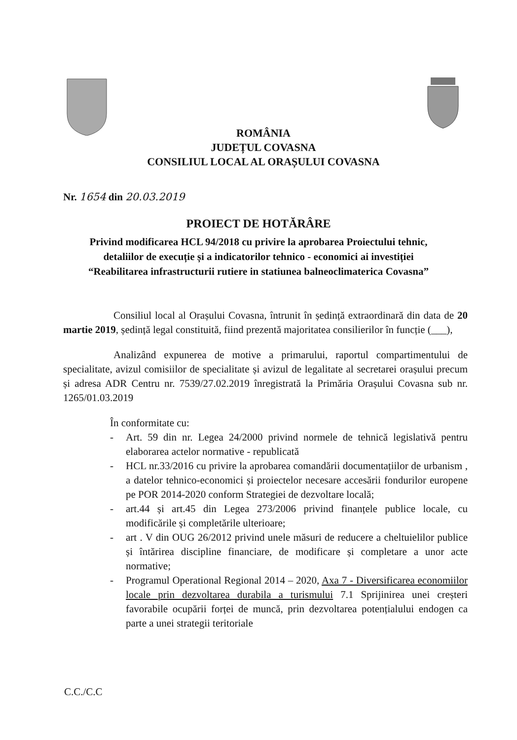ROMÂNIA
JUDEȚUL COVASNA
CONSILIUL LOCAL AL ORAȘULUI COVASNA
Nr. 1654 din 20.03.2019
PROIECT DE HOTĂRÂRE
Privind modificarea HCL 94/2018 cu privire la aprobarea Proiectului tehnic,
detaliilor de execuție și a indicatorilor tehnico - economici ai investiției
“Reabilitarea infrastructurii rutiere in statiunea balneoclimaterica Covasna”
Consiliul local al Orașului Covasna, întrunit în ședință extraordinară din data de 20 martie 2019, ședință legal constituită, fiind prezentă majoritatea consilierilor în funcție (___),
Analizând expunerea de motive a primarului, raportul compartimentului de specialitate, avizul comisiilor de specialitate și avizul de legalitate al secretarei orașului precum și adresa ADR Centru nr. 7539/27.02.2019 înregistrată la Primăria Orașului Covasna sub nr. 1265/01.03.2019
În conformitate cu:
- Art. 59 din nr. Legea 24/2000 privind normele de tehnică legislativă pentru elaborarea actelor normative - republicată
- HCL nr.33/2016 cu privire la aprobarea comandării documentațiilor de urbanism , a datelor tehnico-economici și proiectelor necesare accesării fondurilor europene pe POR 2014-2020 conform Strategiei de dezvoltare locală;
- art.44 și art.45 din Legea 273/2006 privind finanțele publice locale, cu modificările și completările ulterioare;
- art . V din OUG 26/2012 privind unele măsuri de reducere a cheltuielilor publice și întărirea discipline financiare, de modificare și completare a unor acte normative;
- Programul Operational Regional 2014 – 2020, Axa 7 - Diversificarea economiilor locale prin dezvoltarea durabila a turismului 7.1 Sprijinirea unei creșteri favorabile ocupării forței de muncă, prin dezvoltarea potențialului endogen ca parte a unei strategii teritoriale
C.C./C.C